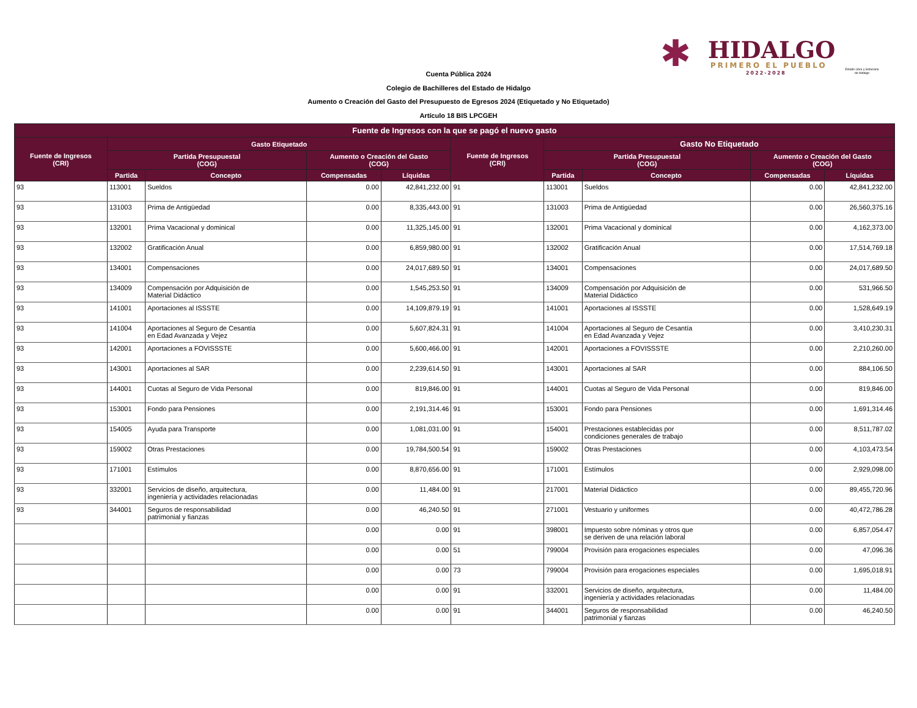✱ HIDALGO
PRIMERO EL PUEBLO
2022-2028
Estado Libre y Soberano de Hidalgo
Cuenta Pública 2024
Colegio de Bachilleres del Estado de Hidalgo
Aumento o Creación del Gasto del Presupuesto de Egresos 2024 (Etiquetado y No Etiquetado)
Artículo 18 BIS LPCGEH
| Fuente de Ingresos con la que se pagó el nuevo gasto | | | | | | | | | |
| --- | --- | --- | --- | --- | --- | --- | --- | --- | --- |
| Fuente de Ingresos (CRI) | Gasto Etiquetado | | | | Fuente de Ingresos (CRI) | Gasto No Etiquetado | | | |
| | Partida Presupuestal (COG) | | Aumento o Creación del Gasto (COG) | | | Partida Presupuestal (COG) | | Aumento o Creación del Gasto (COG) | |
| | Partida | Concepto | Compensadas | Líquidas | | Partida | Concepto | Compensadas | Líquidas |
| 93 | 113001 | Sueldos | 0.00 | 42,841,232.00 | 91 | 113001 | Sueldos | 0.00 | 42,841,232.00 |
| 93 | 131003 | Prima de Antigüedad | 0.00 | 8,335,443.00 | 91 | 131003 | Prima de Antigüedad | 0.00 | 26,560,375.16 |
| 93 | 132001 | Prima Vacacional y dominical | 0.00 | 11,325,145.00 | 91 | 132001 | Prima Vacacional y dominical | 0.00 | 4,162,373.00 |
| 93 | 132002 | Gratificación Anual | 0.00 | 6,859,980.00 | 91 | 132002 | Gratificación Anual | 0.00 | 17,514,769.18 |
| 93 | 134001 | Compensaciones | 0.00 | 24,017,689.50 | 91 | 134001 | Compensaciones | 0.00 | 24,017,689.50 |
| 93 | 134009 | Compensación por Adquisición de Material Didáctico | 0.00 | 1,545,253.50 | 91 | 134009 | Compensación por Adquisición de Material Didáctico | 0.00 | 531,966.50 |
| 93 | 141001 | Aportaciones al ISSSTE | 0.00 | 14,109,879.19 | 91 | 141001 | Aportaciones al ISSSTE | 0.00 | 1,528,649.19 |
| 93 | 141004 | Aportaciones al Seguro de Cesantía en Edad Avanzada y Vejez | 0.00 | 5,607,824.31 | 91 | 141004 | Aportaciones al Seguro de Cesantía en Edad Avanzada y Vejez | 0.00 | 3,410,230.31 |
| 93 | 142001 | Aportaciones a FOVISSSTE | 0.00 | 5,600,466.00 | 91 | 142001 | Aportaciones a FOVISSSTE | 0.00 | 2,210,260.00 |
| 93 | 143001 | Aportaciones al SAR | 0.00 | 2,239,614.50 | 91 | 143001 | Aportaciones al SAR | 0.00 | 884,106.50 |
| 93 | 144001 | Cuotas al Seguro de Vida Personal | 0.00 | 819,846.00 | 91 | 144001 | Cuotas al Seguro de Vida Personal | 0.00 | 819,846.00 |
| 93 | 153001 | Fondo para Pensiones | 0.00 | 2,191,314.46 | 91 | 153001 | Fondo para Pensiones | 0.00 | 1,691,314.46 |
| 93 | 154005 | Ayuda para Transporte | 0.00 | 1,081,031.00 | 91 | 154001 | Prestaciones establecidas por condiciones generales de trabajo | 0.00 | 8,511,787.02 |
| 93 | 159002 | Otras Prestaciones | 0.00 | 19,784,500.54 | 91 | 159002 | Otras Prestaciones | 0.00 | 4,103,473.54 |
| 93 | 171001 | Estímulos | 0.00 | 8,870,656.00 | 91 | 171001 | Estímulos | 0.00 | 2,929,098.00 |
| 93 | 332001 | Servicios de diseño, arquitectura, ingeniería y actividades relacionadas | 0.00 | 11,484.00 | 91 | 217001 | Material Didáctico | 0.00 | 89,455,720.96 |
| 93 | 344001 | Seguros de responsabilidad patrimonial y fianzas | 0.00 | 46,240.50 | 91 | 271001 | Vestuario y uniformes | 0.00 | 40,472,786.28 |
| | | | 0.00 | 0.00 | 91 | 398001 | Impuesto sobre nóminas y otros que se deriven de una relación laboral | 0.00 | 6,857,054.47 |
| | | | 0.00 | 0.00 | 51 | 799004 | Provisión para erogaciones especiales | 0.00 | 47,096.36 |
| | | | 0.00 | 0.00 | 73 | 799004 | Provisión para erogaciones especiales | 0.00 | 1,695,018.91 |
| | | | 0.00 | 0.00 | 91 | 332001 | Servicios de diseño, arquitectura, ingeniería y actividades relacionadas | 0.00 | 11,484.00 |
| | | | 0.00 | 0.00 | 91 | 344001 | Seguros de responsabilidad patrimonial y fianzas | 0.00 | 46,240.50 |